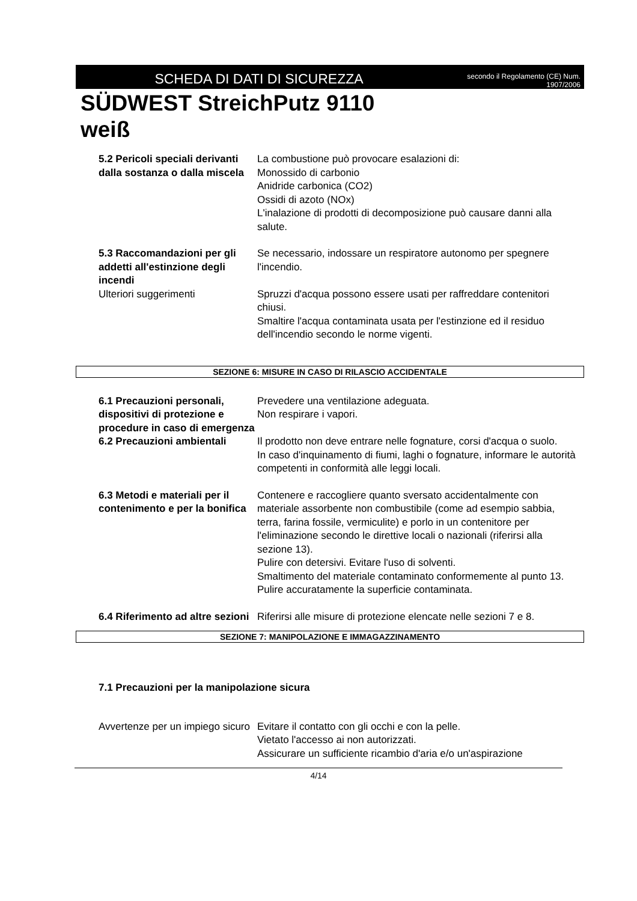SCHEDA DI DATI DI SICUREZZA
secondo il Regolamento (CE) Num.
1907/2006
SÜDWEST StreichPutz 9110
weiß
5.2 Pericoli speciali derivanti dalla sostanza o dalla miscela
La combustione può provocare esalazioni di:
Monossido di carbonio
Anidride carbonica (CO2)
Ossidi di azoto (NOx)
L'inalazione di prodotti di decomposizione può causare danni alla salute.
5.3 Raccomandazioni per gli addetti all'estinzione degli incendi
Se necessario, indossare un respiratore autonomo per spegnere l'incendio.
Ulteriori suggerimenti Spruzzi d'acqua possono essere usati per raffreddare contenitori chiusi.
Smaltire l'acqua contaminata usata per l'estinzione ed il residuo dell'incendio secondo le norme vigenti.
SEZIONE 6: MISURE IN CASO DI RILASCIO ACCIDENTALE
6.1 Precauzioni personali, dispositivi di protezione e procedure in caso di emergenza
Prevedere una ventilazione adeguata.
Non respirare i vapori.
6.2 Precauzioni ambientali
Il prodotto non deve entrare nelle fognature, corsi d'acqua o suolo.
In caso d'inquinamento di fiumi, laghi o fognature, informare le autorità competenti in conformità alle leggi locali.
6.3 Metodi e materiali per il contenimento e per la bonifica
Contenere e raccogliere quanto sversato accidentalmente con materiale assorbente non combustibile (come ad esempio sabbia, terra, farina fossile, vermiculite) e porlo in un contenitore per l'eliminazione secondo le direttive locali o nazionali (riferirsi alla sezione 13).
Pulire con detersivi. Evitare l'uso di solventi.
Smaltimento del materiale contaminato conformemente al punto 13.
Pulire accuratamente la superficie contaminata.
6.4 Riferimento ad altre sezioni
Riferirsi alle misure di protezione elencate nelle sezioni 7 e 8.
SEZIONE 7: MANIPOLAZIONE E IMMAGAZZINAMENTO
7.1 Precauzioni per la manipolazione sicura
Avvertenze per un impiego sicuro
Evitare il contatto con gli occhi e con la pelle.
Vietato l'accesso ai non autorizzati.
Assicurare un sufficiente ricambio d'aria e/o un'aspirazione
4/14